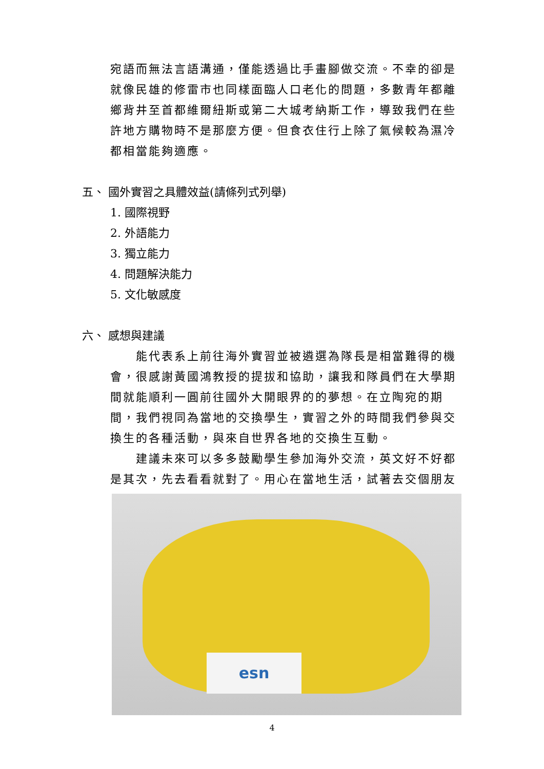宛語而無法言語溝通，僅能透過比手畫腳做交流。不幸的卻是就像民雄的修雷市也同樣面臨人口老化的問題，多數青年都離鄉背井至首都維爾紐斯或第二大城考納斯工作，導致我們在些許地方購物時不是那麼方便。但食衣住行上除了氣候較為濕冷都相當能夠適應。
五、 國外實習之具體效益(請條列式列舉)
1. 國際視野
2. 外語能力
3. 獨立能力
4. 問題解決能力
5. 文化敏感度
六、 感想與建議
能代表系上前往海外實習並被遴選為隊長是相當難得的機會，很感謝黃國鴻教授的提拔和協助，讓我和隊員們在大學期間就能順利一圓前往國外大開眼界的的夢想。在立陶宛的期間，我們視同為當地的交換學生，實習之外的時間我們參與交換生的各種活動，與來自世界各地的交換生互動。
建議未來可以多多鼓勵學生參加海外交流，英文好不好都是其次，先去看看就對了。用心在當地生活，試著去交個朋友
esn
4